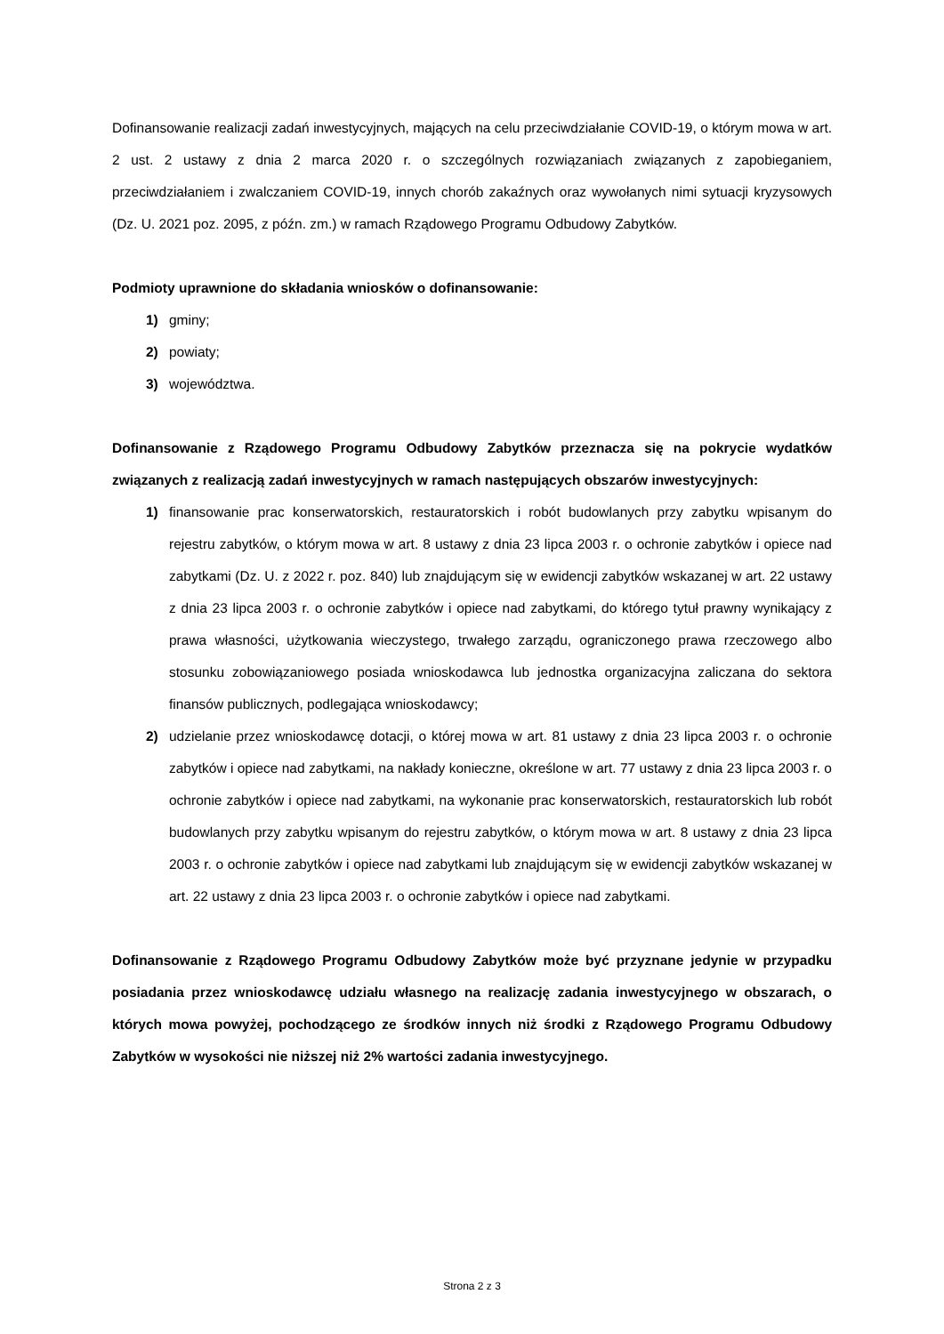Dofinansowanie realizacji zadań inwestycyjnych, mających na celu przeciwdziałanie COVID-19, o którym mowa w art. 2 ust. 2 ustawy z dnia 2 marca 2020 r. o szczególnych rozwiązaniach związanych z zapobieganiem, przeciwdziałaniem i zwalczaniem COVID-19, innych chorób zakaźnych oraz wywołanych nimi sytuacji kryzysowych (Dz. U. 2021 poz. 2095, z późn. zm.) w ramach Rządowego Programu Odbudowy Zabytków.
Podmioty uprawnione do składania wniosków o dofinansowanie:
1) gminy;
2) powiaty;
3) województwa.
Dofinansowanie z Rządowego Programu Odbudowy Zabytków przeznacza się na pokrycie wydatków związanych z realizacją zadań inwestycyjnych w ramach następujących obszarów inwestycyjnych:
1) finansowanie prac konserwatorskich, restauratorskich i robót budowlanych przy zabytku wpisanym do rejestru zabytków, o którym mowa w art. 8 ustawy z dnia 23 lipca 2003 r. o ochronie zabytków i opiece nad zabytkami (Dz. U. z 2022 r. poz. 840) lub znajdującym się w ewidencji zabytków wskazanej w art. 22 ustawy z dnia 23 lipca 2003 r. o ochronie zabytków i opiece nad zabytkami, do którego tytuł prawny wynikający z prawa własności, użytkowania wieczystego, trwałego zarządu, ograniczonego prawa rzeczowego albo stosunku zobowiązaniowego posiada wnioskodawca lub jednostka organizacyjna zaliczana do sektora finansów publicznych, podlegająca wnioskodawcy;
2) udzielanie przez wnioskodawcę dotacji, o której mowa w art. 81 ustawy z dnia 23 lipca 2003 r. o ochronie zabytków i opiece nad zabytkami, na nakłady konieczne, określone w art. 77 ustawy z dnia 23 lipca 2003 r. o ochronie zabytków i opiece nad zabytkami, na wykonanie prac konserwatorskich, restauratorskich lub robót budowlanych przy zabytku wpisanym do rejestru zabytków, o którym mowa w art. 8 ustawy z dnia 23 lipca 2003 r. o ochronie zabytków i opiece nad zabytkami lub znajdującym się w ewidencji zabytków wskazanej w art. 22 ustawy z dnia 23 lipca 2003 r. o ochronie zabytków i opiece nad zabytkami.
Dofinansowanie z Rządowego Programu Odbudowy Zabytków może być przyznane jedynie w przypadku posiadania przez wnioskodawcę udziału własnego na realizację zadania inwestycyjnego w obszarach, o których mowa powyżej, pochodzącego ze środków innych niż środki z Rządowego Programu Odbudowy Zabytków w wysokości nie niższej niż 2% wartości zadania inwestycyjnego.
Strona 2 z 3